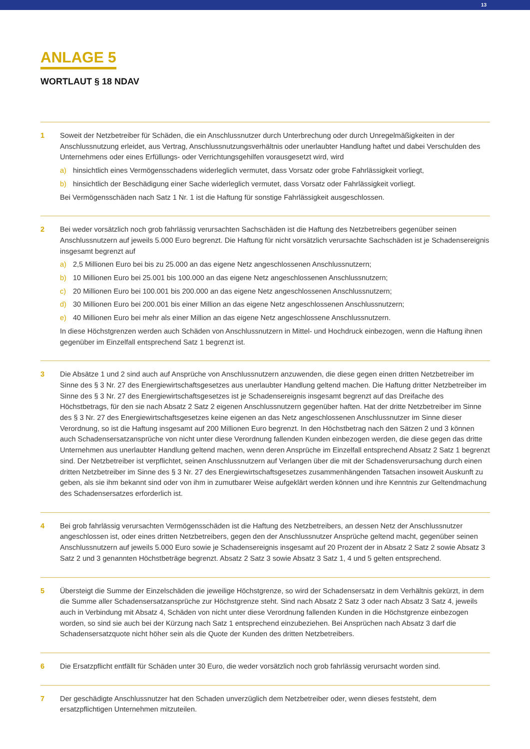13
ANLAGE 5
WORTLAUT § 18 NDAV
1 Soweit der Netzbetreiber für Schäden, die ein Anschlussnutzer durch Unterbrechung oder durch Unregelmäßigkeiten in der Anschlussnutzung erleidet, aus Vertrag, Anschlussnutzungsverhältnis oder unerlaubter Handlung haftet und dabei Verschulden des Unternehmens oder eines Erfüllungs- oder Verrichtungsgehilfen vorausgesetzt wird, wird
a) hinsichtlich eines Vermögensschadens widerleglich vermutet, dass Vorsatz oder grobe Fahrlässigkeit vorliegt,
b) hinsichtlich der Beschädigung einer Sache widerleglich vermutet, dass Vorsatz oder Fahrlässigkeit vorliegt.
Bei Vermögensschäden nach Satz 1 Nr. 1 ist die Haftung für sonstige Fahrlässigkeit ausgeschlossen.
2 Bei weder vorsätzlich noch grob fahrlässig verursachten Sachschäden ist die Haftung des Netzbetreibers gegenüber seinen Anschlussnutzern auf jeweils 5.000 Euro begrenzt. Die Haftung für nicht vorsätzlich verursachte Sachschäden ist je Schadensereignis insgesamt begrenzt auf
a) 2,5 Millionen Euro bei bis zu 25.000 an das eigene Netz angeschlossenen Anschlussnutzern;
b) 10 Millionen Euro bei 25.001 bis 100.000 an das eigene Netz angeschlossenen Anschlussnutzern;
c) 20 Millionen Euro bei 100.001 bis 200.000 an das eigene Netz angeschlossenen Anschlussnutzern;
d) 30 Millionen Euro bei 200.001 bis einer Million an das eigene Netz angeschlossenen Anschlussnutzern;
e) 40 Millionen Euro bei mehr als einer Million an das eigene Netz angeschlossene Anschlussnutzern.
In diese Höchstgrenzen werden auch Schäden von Anschlussnutzern in Mittel- und Hochdruck einbezogen, wenn die Haftung ihnen gegenüber im Einzelfall entsprechend Satz 1 begrenzt ist.
3 Die Absätze 1 und 2 sind auch auf Ansprüche von Anschlussnutzern anzuwenden, die diese gegen einen dritten Netzbetreiber im Sinne des § 3 Nr. 27 des Energiewirtschaftsgesetzes aus unerlaubter Handlung geltend machen. Die Haftung dritter Netzbetreiber im Sinne des § 3 Nr. 27 des Energiewirtschaftsgesetzes ist je Schadensereignis insgesamt begrenzt auf das Dreifache des Höchstbetrags, für den sie nach Absatz 2 Satz 2 eigenen Anschlussnutzern gegenüber haften. Hat der dritte Netzbetreiber im Sinne des § 3 Nr. 27 des Energiewirtschaftsgesetzes keine eigenen an das Netz angeschlossenen Anschlussnutzer im Sinne dieser Verordnung, so ist die Haftung insgesamt auf 200 Millionen Euro begrenzt. In den Höchstbetrag nach den Sätzen 2 und 3 können auch Schadensersatzansprüche von nicht unter diese Verordnung fallenden Kunden einbezogen werden, die diese gegen das dritte Unternehmen aus unerlaubter Handlung geltend machen, wenn deren Ansprüche im Einzelfall entsprechend Absatz 2 Satz 1 begrenzt sind. Der Netzbetreiber ist verpflichtet, seinen Anschlussnutzern auf Verlangen über die mit der Schadensverursachung durch einen dritten Netzbetreiber im Sinne des § 3 Nr. 27 des Energiewirtschaftsgesetzes zusammenhängenden Tatsachen insoweit Auskunft zu geben, als sie ihm bekannt sind oder von ihm in zumutbarer Weise aufgeklärt werden können und ihre Kenntnis zur Geltendmachung des Schadensersatzes erforderlich ist.
4 Bei grob fahrlässig verursachten Vermögensschäden ist die Haftung des Netzbetreibers, an dessen Netz der Anschlussnutzer angeschlossen ist, oder eines dritten Netzbetreibers, gegen den der Anschlussnutzer Ansprüche geltend macht, gegenüber seinen Anschlussnutzern auf jeweils 5.000 Euro sowie je Schadensereignis insgesamt auf 20 Prozent der in Absatz 2 Satz 2 sowie Absatz 3 Satz 2 und 3 genannten Höchstbeträge begrenzt. Absatz 2 Satz 3 sowie Absatz 3 Satz 1, 4 und 5 gelten entsprechend.
5 Übersteigt die Summe der Einzelschäden die jeweilige Höchstgrenze, so wird der Schadensersatz in dem Verhältnis gekürzt, in dem die Summe aller Schadensersatzansprüche zur Höchstgrenze steht. Sind nach Absatz 2 Satz 3 oder nach Absatz 3 Satz 4, jeweils auch in Verbindung mit Absatz 4, Schäden von nicht unter diese Verordnung fallenden Kunden in die Höchstgrenze einbezogen worden, so sind sie auch bei der Kürzung nach Satz 1 entsprechend einzubeziehen. Bei Ansprüchen nach Absatz 3 darf die Schadensersatzquote nicht höher sein als die Quote der Kunden des dritten Netzbetreibers.
6 Die Ersatzpflicht entfällt für Schäden unter 30 Euro, die weder vorsätzlich noch grob fahrlässig verursacht worden sind.
7 Der geschädigte Anschlussnutzer hat den Schaden unverzüglich dem Netzbetreiber oder, wenn dieses feststeht, dem ersatzpflichtigen Unternehmen mitzuteilen.